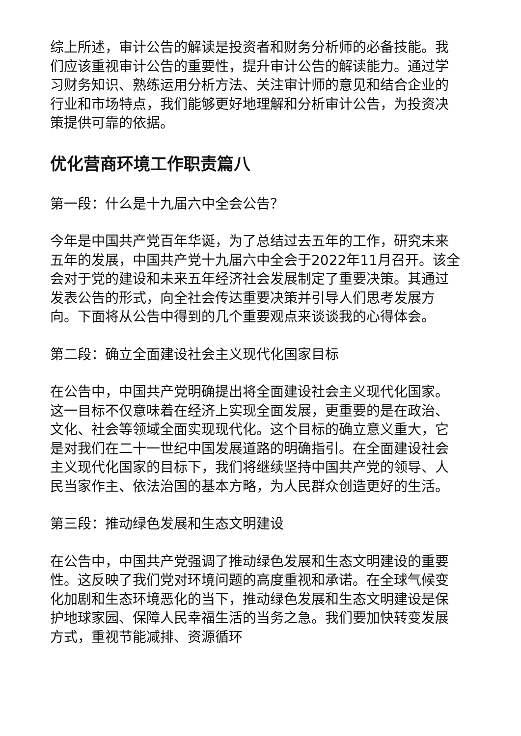综上所述，审计公告的解读是投资者和财务分析师的必备技能。我们应该重视审计公告的重要性，提升审计公告的解读能力。通过学习财务知识、熟练运用分析方法、关注审计师的意见和结合企业的行业和市场特点，我们能够更好地理解和分析审计公告，为投资决策提供可靠的依据。
优化营商环境工作职责篇八
第一段：什么是十九届六中全会公告？
今年是中国共产党百年华诞，为了总结过去五年的工作，研究未来五年的发展，中国共产党十九届六中全会于2022年11月召开。该全会对于党的建设和未来五年经济社会发展制定了重要决策。其通过发表公告的形式，向全社会传达重要决策并引导人们思考发展方向。下面将从公告中得到的几个重要观点来谈谈我的心得体会。
第二段：确立全面建设社会主义现代化国家目标
在公告中，中国共产党明确提出将全面建设社会主义现代化国家。这一目标不仅意味着在经济上实现全面发展，更重要的是在政治、文化、社会等领域全面实现现代化。这个目标的确立意义重大，它是对我们在二十一世纪中国发展道路的明确指引。在全面建设社会主义现代化国家的目标下，我们将继续坚持中国共产党的领导、人民当家作主、依法治国的基本方略，为人民群众创造更好的生活。
第三段：推动绿色发展和生态文明建设
在公告中，中国共产党强调了推动绿色发展和生态文明建设的重要性。这反映了我们党对环境问题的高度重视和承诺。在全球气候变化加剧和生态环境恶化的当下，推动绿色发展和生态文明建设是保护地球家园、保障人民幸福生活的当务之急。我们要加快转变发展方式，重视节能减排、资源循环